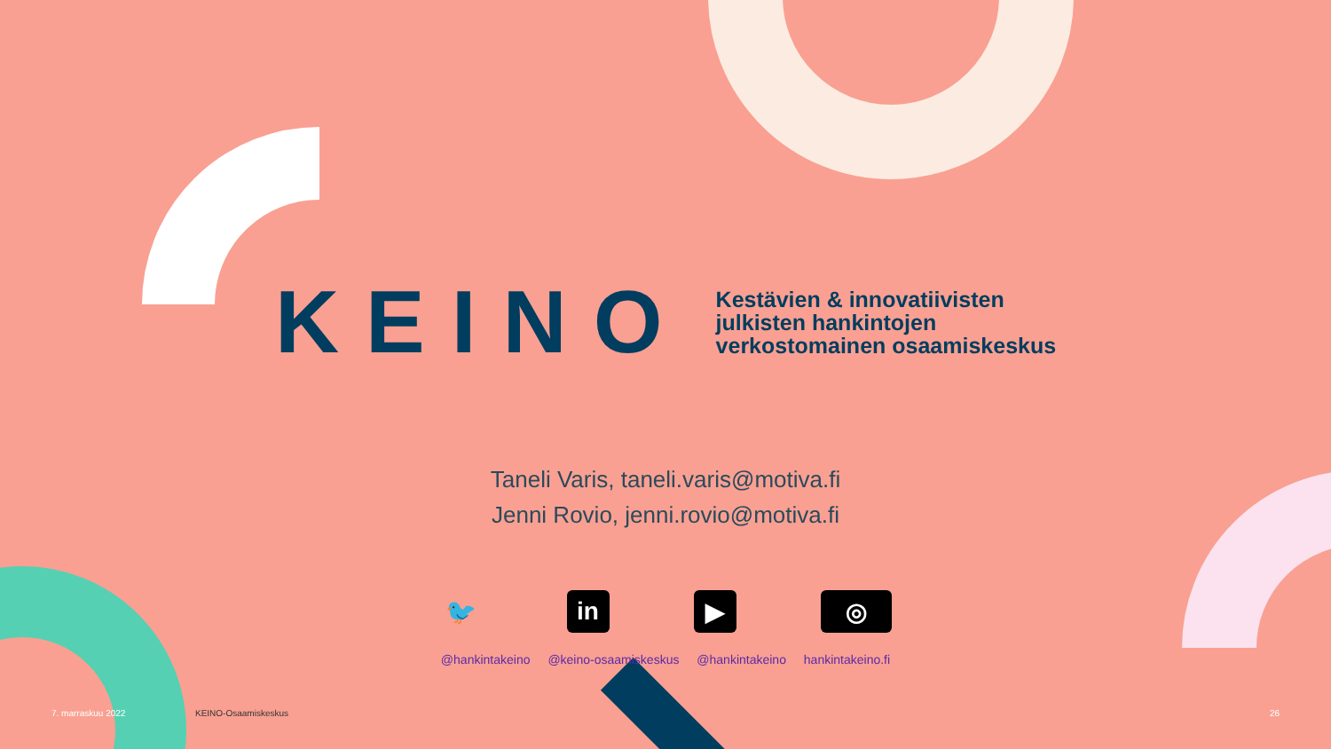KEINO
Kestävien & innovatiivisten
julkisten hankintojen
verkostomainen osaamiskeskus
Taneli Varis, taneli.varis@motiva.fi
Jenni Rovio, jenni.rovio@motiva.fi
🐦 in ▶ ◎
@hankintakeino @keino-osaamiskeskus @hankintakeino hankintakeino.fi
7. marraskuu 2022 KEINO-Osaamiskeskus 26